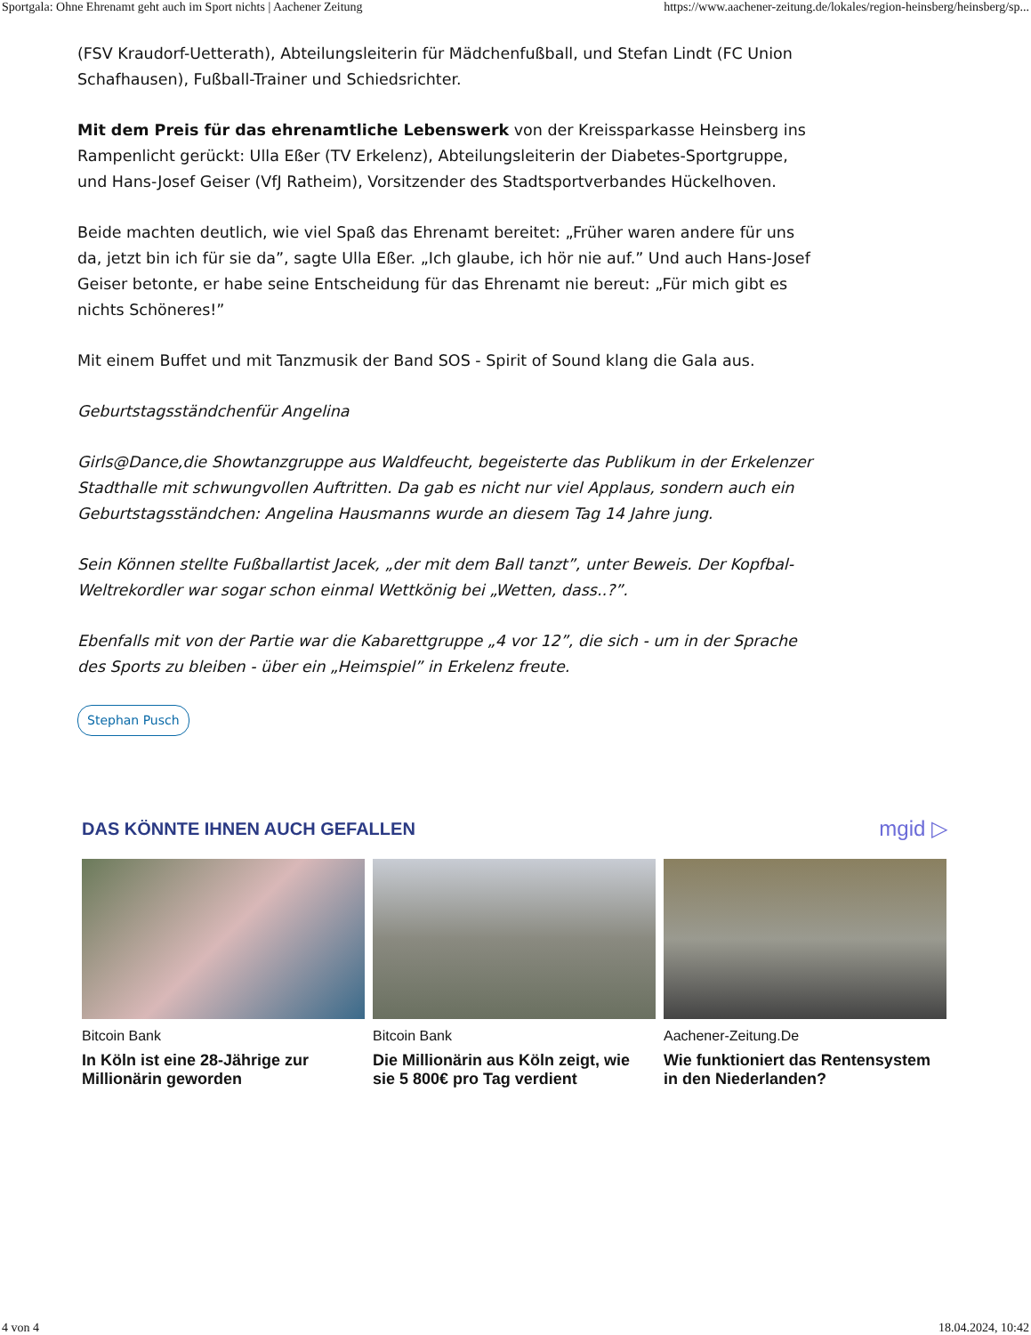Sportgala: Ohne Ehrenamt geht auch im Sport nichts | Aachener Zeitung https://www.aachener-zeitung.de/lokales/region-heinsberg/heinsberg/sp...
(FSV Kraudorf-Uetterath), Abteilungsleiterin für Mädchenfußball, und Stefan Lindt (FC Union Schafhausen), Fußball-Trainer und Schiedsrichter.
Mit dem Preis für das ehrenamtliche Lebenswerk von der Kreissparkasse Heinsberg ins Rampenlicht gerückt: Ulla Eßer (TV Erkelenz), Abteilungsleiterin der Diabetes-Sportgruppe, und Hans-Josef Geiser (VfJ Ratheim), Vorsitzender des Stadtsportverbandes Hückelhoven.
Beide machten deutlich, wie viel Spaß das Ehrenamt bereitet: „Früher waren andere für uns da, jetzt bin ich für sie da”, sagte Ulla Eßer. „Ich glaube, ich hör nie auf.” Und auch Hans-Josef Geiser betonte, er habe seine Entscheidung für das Ehrenamt nie bereut: „Für mich gibt es nichts Schöneres!”
Mit einem Buffet und mit Tanzmusik der Band SOS - Spirit of Sound klang die Gala aus.
Geburtstagsständchenfür Angelina
Girls@Dance,die Showtanzgruppe aus Waldfeucht, begeisterte das Publikum in der Erkelenzer Stadthalle mit schwungvollen Auftritten. Da gab es nicht nur viel Applaus, sondern auch ein Geburtstagsständchen: Angelina Hausmanns wurde an diesem Tag 14 Jahre jung.
Sein Können stellte Fußballartist Jacek, „der mit dem Ball tanzt”, unter Beweis. Der Kopfbal-Weltrekordler war sogar schon einmal Wettkönig bei „Wetten, dass..?”.
Ebenfalls mit von der Partie war die Kabarettgruppe „4 vor 12”, die sich - um in der Sprache des Sports zu bleiben - über ein „Heimspiel” in Erkelenz freute.
Stephan Pusch
DAS KÖNNTE IHNEN AUCH GEFALLEN
mgid ▷
Bitcoin Bank
In Köln ist eine 28-Jährige zur Millionärin geworden
Bitcoin Bank
Die Millionärin aus Köln zeigt, wie sie 5 800€ pro Tag verdient
Aachener-Zeitung.De
Wie funktioniert das Rentensystem in den Niederlanden?
4 von 4 18.04.2024, 10:42